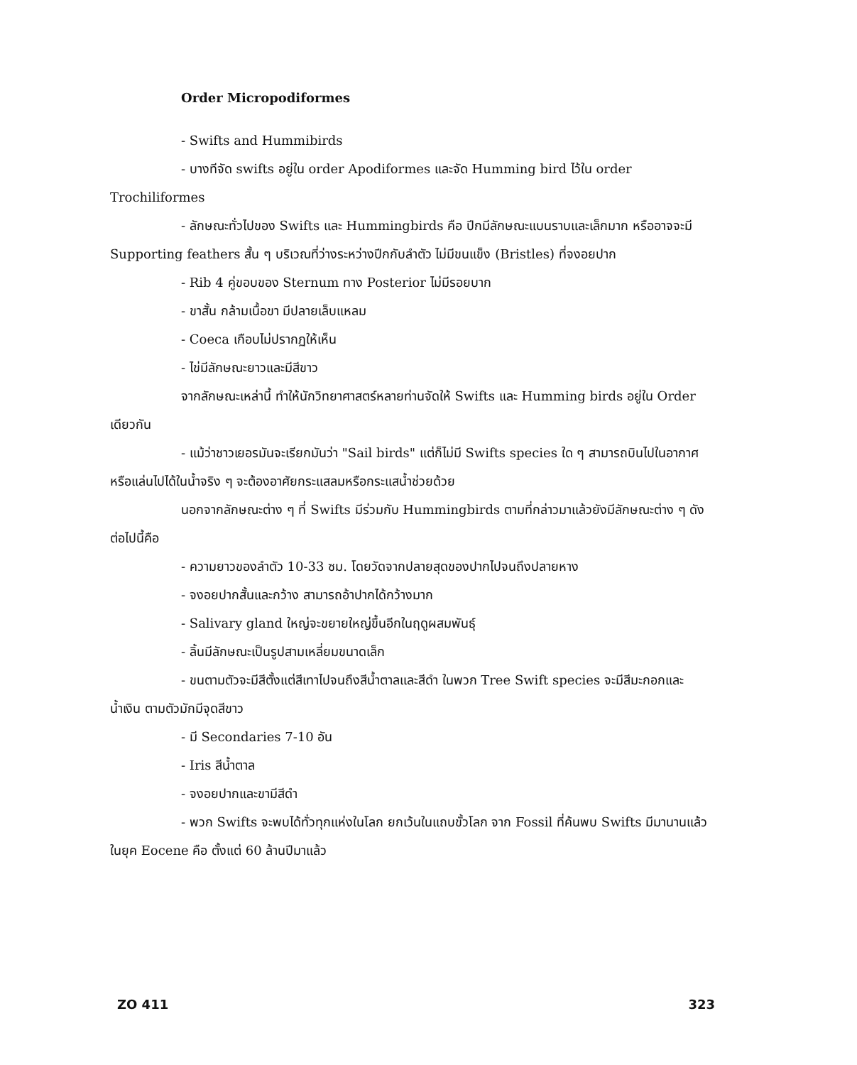Order Micropodiformes
- Swifts and Hummibirds
- บางทีจัด swifts อยู่ใน order Apodiformes และจัด Humming bird ไว้ใน order Trochiliformes
- ลักษณะทั่วไปของ Swifts และ Hummingbirds คือ ปีกมีลักษณะแบนราบและเล็กมาก หรืออาจจะมี Supporting feathers สั้น ๆ บริเวณที่ว่างระหว่างปีกกับลำตัว ไม่มีขนแข็ง (Bristles) ที่จงอยปาก
- Rib 4 คู่ขอบของ Sternum ทาง Posterior ไม่มีรอยบาก
- ขาสั้น กล้ามเนื้อขา มีปลายเล็บแหลม
- Coeca เกือบไม่ปรากฏให้เห็น
- ไข่มีลักษณะยาวและมีสีขาว
จากลักษณะเหล่านี้ ทำให้นักวิทยาศาสตร์หลายท่านจัดให้ Swifts และ Humming birds อยู่ใน Order เดียวกัน
- แม้ว่าชาวเยอรมันจะเรียกมันว่า "Sail birds" แต่ก็ไม่มี Swifts species ใด ๆ สามารถบินไปในอากาศหรือแล่นไปได้ในน้ำจริง ๆ จะต้องอาศัยกระแสลมหรือกระแสน้ำช่วยด้วย
นอกจากลักษณะต่าง ๆ ที่ Swifts มีร่วมกับ Hummingbirds ตามที่กล่าวมาแล้วยังมีลักษณะต่าง ๆ ดังต่อไปนี้คือ
- ความยาวของลำตัว 10-33 ซม. โดยวัดจากปลายสุดของปากไปจนถึงปลายหาง
- จงอยปากสั้นและกว้าง สามารถอ้าปากได้กว้างมาก
- Salivary gland ใหญ่จะขยายใหญ่ขึ้นอีกในฤดูผสมพันธุ์
- ลิ้นมีลักษณะเป็นรูปสามเหลี่ยมขนาดเล็ก
- ขนตามตัวจะมีสีตั้งแต่สีเทาไปจนถึงสีน้ำตาลและสีดำ ในพวก Tree Swift species จะมีสีมะกอกและน้ำเงิน ตามตัวมักมีจุดสีขาว
- มี Secondaries 7-10 อัน
- Iris สีน้ำตาล
- จงอยปากและขามีสีดำ
- พวก Swifts จะพบได้ทั่วทุกแห่งในโลก ยกเว้นในแถบขั้วโลก จาก Fossil ที่ค้นพบ Swifts มีมานานแล้วในยุค Eocene คือ ตั้งแต่ 60 ล้านปีมาแล้ว
ZO 411 323